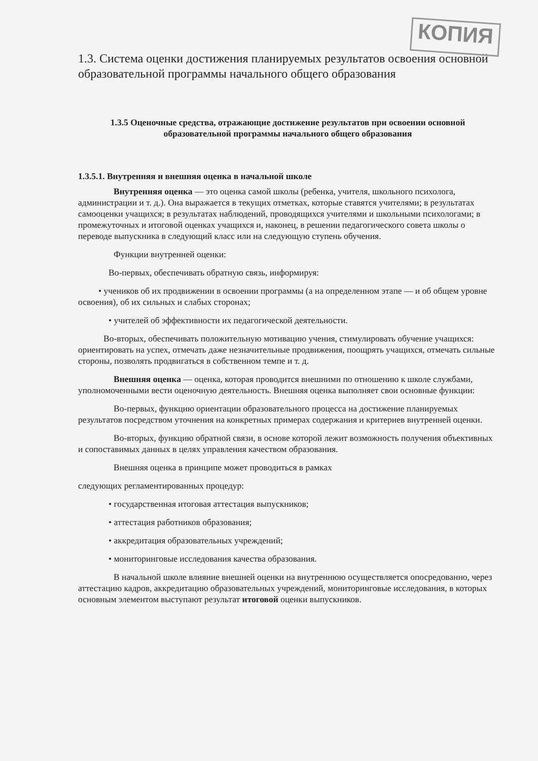КОПИЯ
1.3. Система оценки достижения планируемых результатов освоения основной образовательной программы начального общего образования
1.3.5 Оценочные средства, отражающие достижение результатов при освоении основной образовательной программы начального общего образования
1.3.5.1. Внутренняя и внешняя оценка в начальной школе
Внутренняя оценка — это оценка самой школы (ребенка, учителя, школьного психолога, администрации и т. д.). Она выражается в текущих отметках, которые ставятся учителями; в результатах самооценки учащихся; в результатах наблюдений, проводящихся учителями и школьными психологами; в промежуточных и итоговой оценках учащихся и, наконец, в решении педагогического совета школы о переводе выпускника в следующий класс или на следующую ступень обучения.
Функции внутренней оценки:
Во-первых, обеспечивать обратную связь, информируя:
• учеников об их продвижении в освоении программы (а на определенном этапе — и об общем уровне освоения), об их сильных и слабых сторонах;
• учителей об эффективности их педагогической деятельности.
Во-вторых, обеспечивать положительную мотивацию учения, стимулировать обучение учащихся: ориентировать на успех, отмечать даже незначительные продвижения, поощрять учащихся, отмечать сильные стороны, позволять продвигаться в собственном темпе и т. д.
Внешняя оценка — оценка, которая проводится внешними по отношению к школе службами, уполномоченными вести оценочную деятельность. Внешняя оценка выполняет свои основные функции:
Во-первых, функцию ориентации образовательного процесса на достижение планируемых результатов посредством уточнения на конкретных примерах содержания и критериев внутренней оценки.
Во-вторых, функцию обратной связи, в основе которой лежит возможность получения объективных и сопоставимых данных в целях управления качеством образования.
Внешняя оценка в принципе может проводиться в рамках
следующих регламентированных процедур:
• государственная итоговая аттестация выпускников;
• аттестация работников образования;
• аккредитация образовательных учреждений;
• мониторинговые исследования качества образования.
В начальной школе влияние внешней оценки на внутреннюю осуществляется опосредованно, через аттестацию кадров, аккредитацию образовательных учреждений, мониторинговые исследования, в которых основным элементом выступают результат итоговой оценки выпускников.